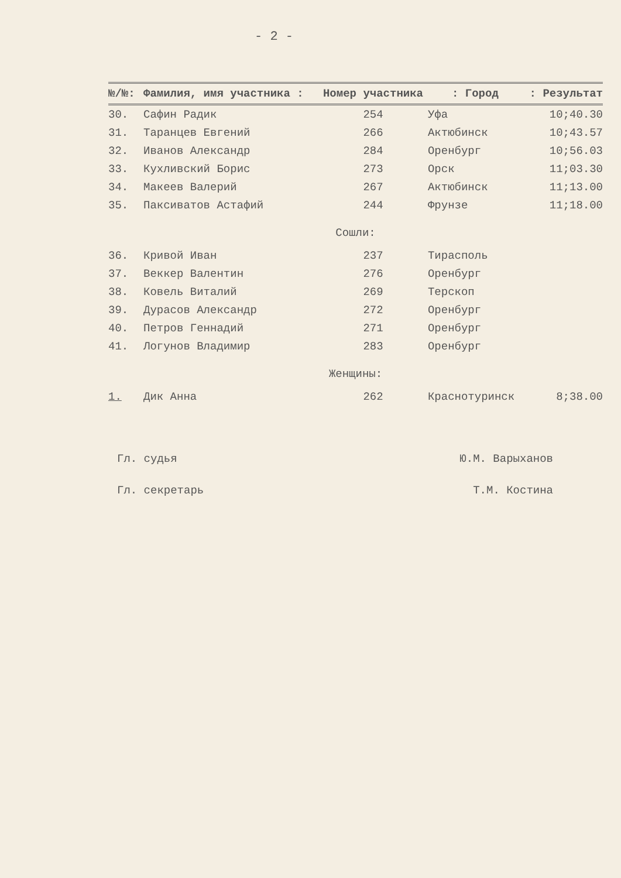- 2 -
| №/№: | Фамилия, имя участника : | Номер участника | : Город | : Результат |
| --- | --- | --- | --- | --- |
| 30. | Сафин Радик | 254 | Уфа | 10;40.30 |
| 31. | Таранцев Евгений | 266 | Актюбинск | 10;43.57 |
| 32. | Иванов Александр | 284 | Оренбург | 10;56.03 |
| 33. | Кухливский Борис | 273 | Орск | 11;03.30 |
| 34. | Макеев Валерий | 267 | Актюбинск | 11;13.00 |
| 35. | Паксиватов Астафий | 244 | Фрунзе | 11;18.00 |
| Сошли: | | | | |
| 36. | Кривой Иван | 237 | Тирасполь | |
| 37. | Веккер Валентин | 276 | Оренбург | |
| 38. | Ковель Виталий | 269 | Терскоп | |
| 39. | Дурасов Александр | 272 | Оренбург | |
| 40. | Петров Геннадий | 271 | Оренбург | |
| 41. | Логунов Владимир | 283 | Оренбург | |
| Женщины: | | | | |
| 1. | Дик Анна | 262 | Краснотуринск | 8;38.00 |
Гл. судья Ю.М. Варыханов
Гл. секретарь Т.М. Костина